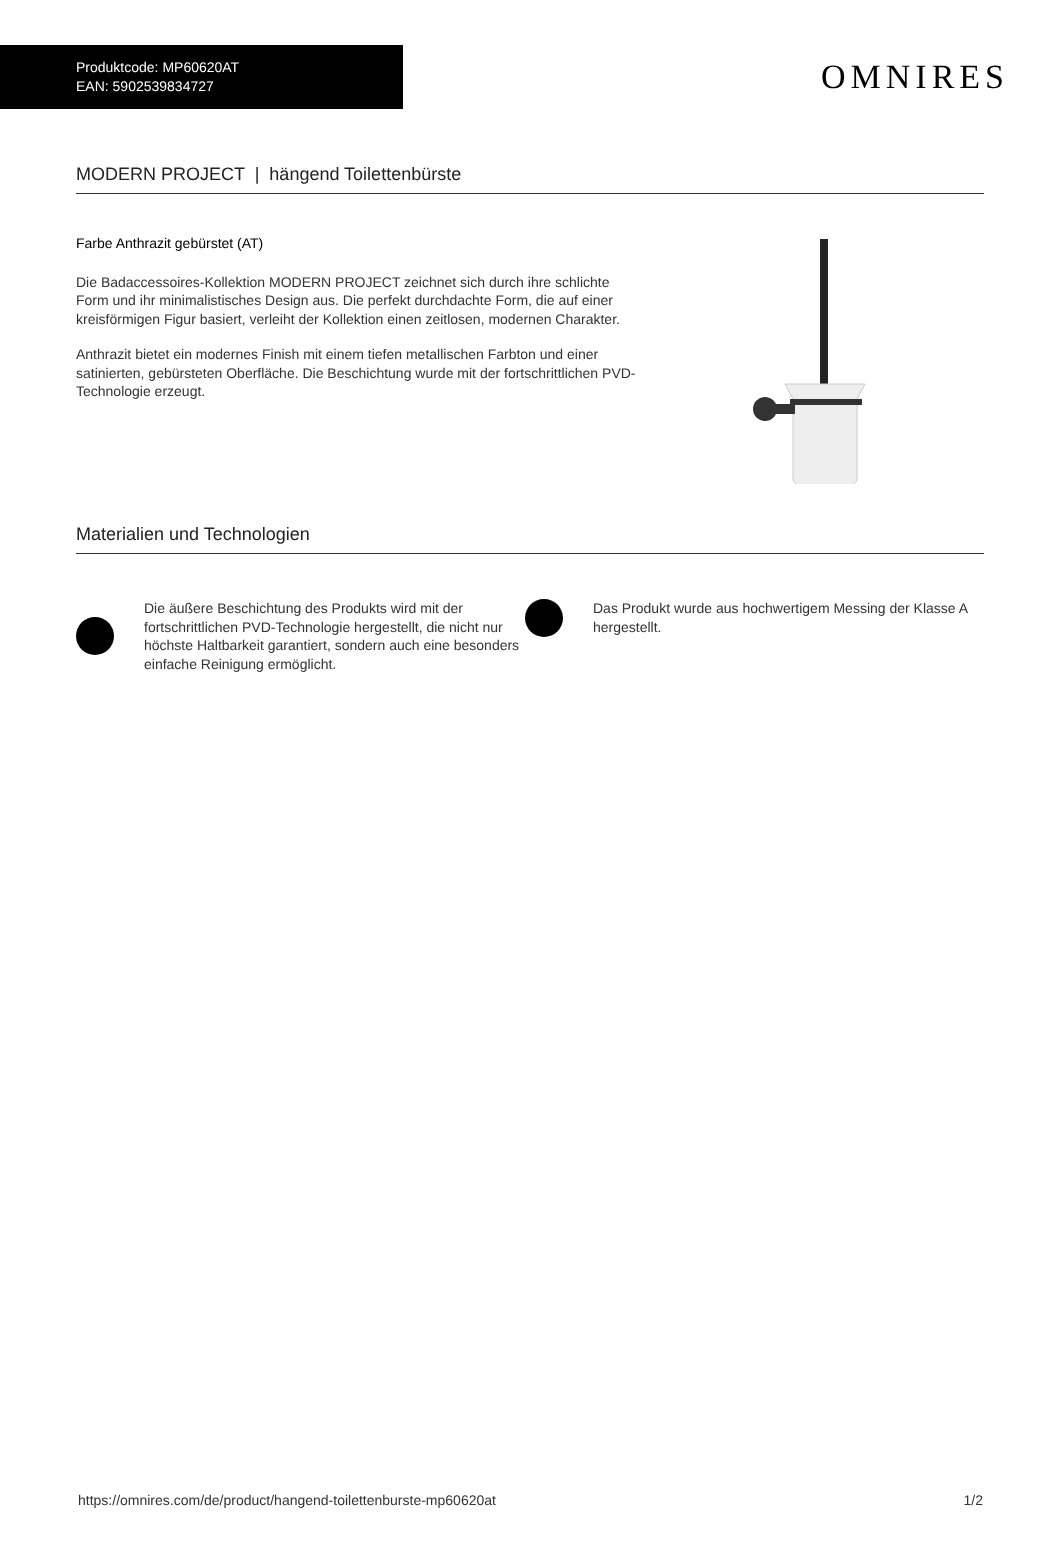Produktcode: MP60620AT
EAN: 5902539834727
OMNIRES
MODERN PROJECT | hängend Toilettenbürste
Farbe Anthrazit gebürstet (AT)
Die Badaccessoires-Kollektion MODERN PROJECT zeichnet sich durch ihre schlichte Form und ihr minimalistisches Design aus. Die perfekt durchdachte Form, die auf einer kreisförmigen Figur basiert, verleiht der Kollektion einen zeitlosen, modernen Charakter.
Anthrazit bietet ein modernes Finish mit einem tiefen metallischen Farbton und einer satinierten, gebürsteten Oberfläche. Die Beschichtung wurde mit der fortschrittlichen PVD-Technologie erzeugt.
Materialien und Technologien
Die äußere Beschichtung des Produkts wird mit der fortschrittlichen PVD-Technologie hergestellt, die nicht nur höchste Haltbarkeit garantiert, sondern auch eine besonders einfache Reinigung ermöglicht.
Das Produkt wurde aus hochwertigem Messing der Klasse A hergestellt.
https://omnires.com/de/product/hangend-toilettenburste-mp60620at 1/2